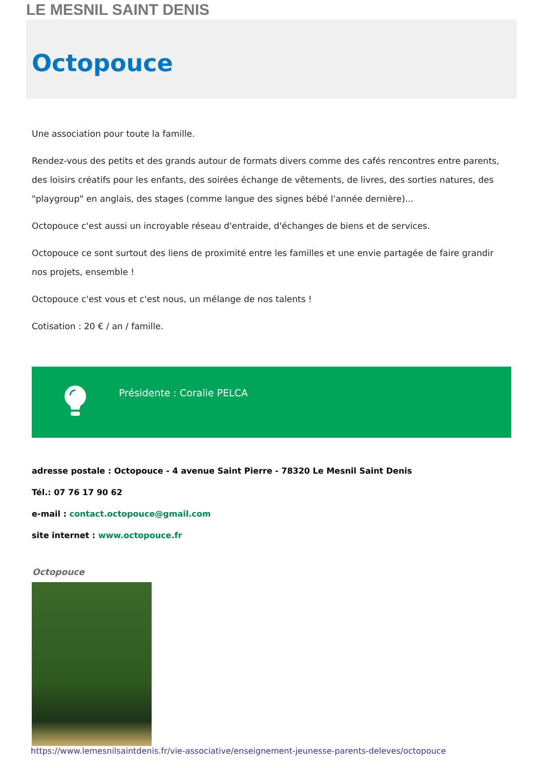LE MESNIL SAINT DENIS
Octopouce
Une association pour toute la famille.
Rendez-vous des petits et des grands autour de formats divers comme des cafés rencontres entre parents, des loisirs créatifs pour les enfants, des soirées échange de vêtements, de livres, des sorties natures, des "playgroup" en anglais, des stages (comme langue des signes bébé l'année dernière)...
Octopouce c'est aussi un incroyable réseau d'entraide, d'échanges de biens et de services.
Octopouce ce sont surtout des liens de proximité entre les familles et une envie partagée de faire grandir nos projets, ensemble !
Octopouce c'est vous et c'est nous, un mélange de nos talents !
Cotisation : 20 € / an / famille.
Présidente : Coralie PELCA
adresse postale : Octopouce - 4 avenue Saint Pierre - 78320 Le Mesnil Saint Denis
Tél.: 07 76 17 90 62
e-mail : contact.octopouce@gmail.com
site internet : www.octopouce.fr
Octopouce
https://www.lemesnilsaintdenis.fr/vie-associative/enseignement-jeunesse-parents-deleves/octopouce